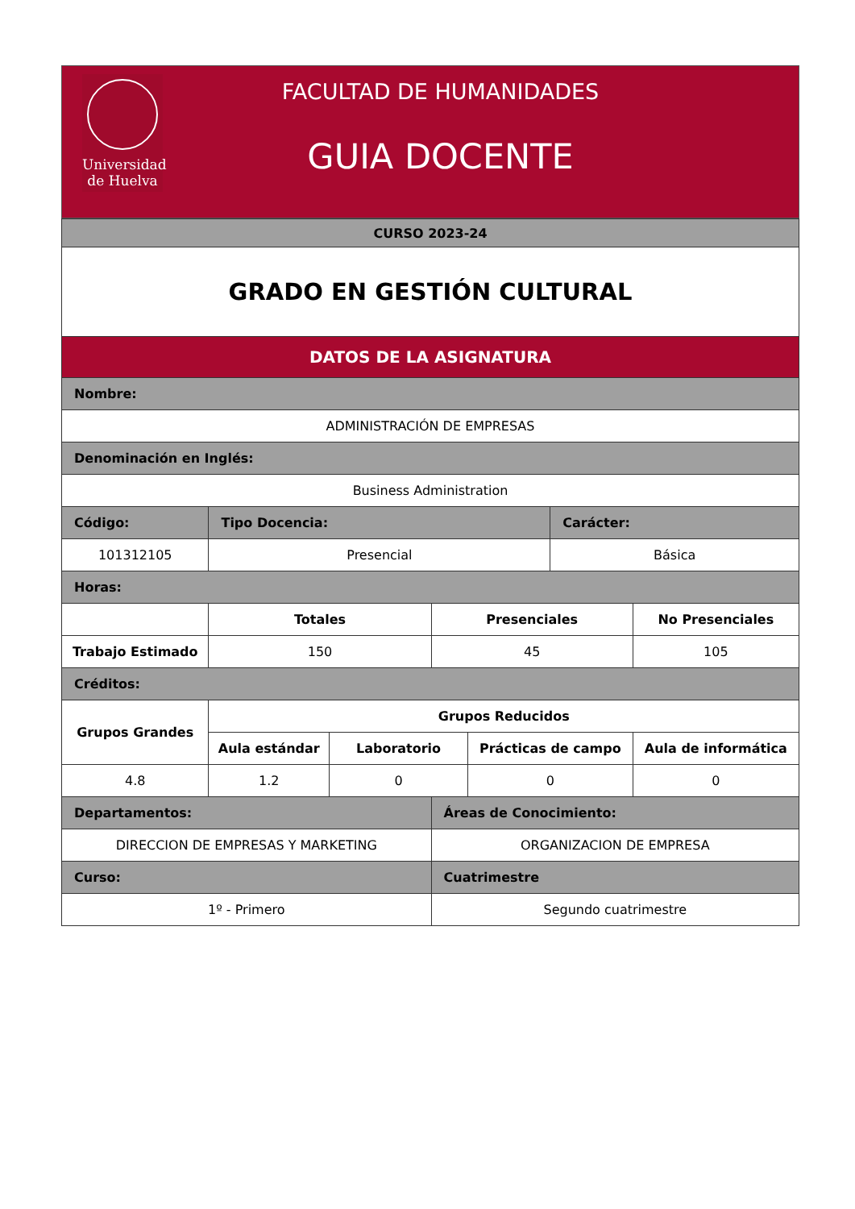Universidad
de Huelva
FACULTAD DE HUMANIDADES
GUIA DOCENTE
| CURSO 2023-24 | | | | | | | | |
| GRADO EN GESTIÓN CULTURAL | | | | | | | | |
| DATOS DE LA ASIGNATURA | | | | | | | | |
| Nombre: | | | | | | | | |
| ADMINISTRACIÓN DE EMPRESAS | | | | | | | | |
| Denominación en Inglés: | | | | | | | | |
| Business Administration | | | | | | | | |
| Código: | | Tipo Docencia: | | | | Carácter: | | |
| 101312105 | | Presencial | | | | Básica | | |
| Horas: | | | | | | | | |
| | | Totales | | Presenciales | | | No Presenciales | |
| Trabajo Estimado | | 150 | | 45 | | | 105 | |
| Créditos: | | | | | | | | |
| Grupos Grandes | Grupos Reducidos | | | | | | | |
| | Aula estándar | | Laboratorio | | Prácticas de campo | | | Aula de informática |
| 4.8 | 1.2 | | 0 | | 0 | | | 0 |
| Departamentos: | | | | Áreas de Conocimiento: | | | | |
| DIRECCION DE EMPRESAS Y MARKETING | | | | ORGANIZACION DE EMPRESA | | | | |
| Curso: | | | | Cuatrimestre | | | | |
| 1º - Primero | | | | Segundo cuatrimestre | | | | |